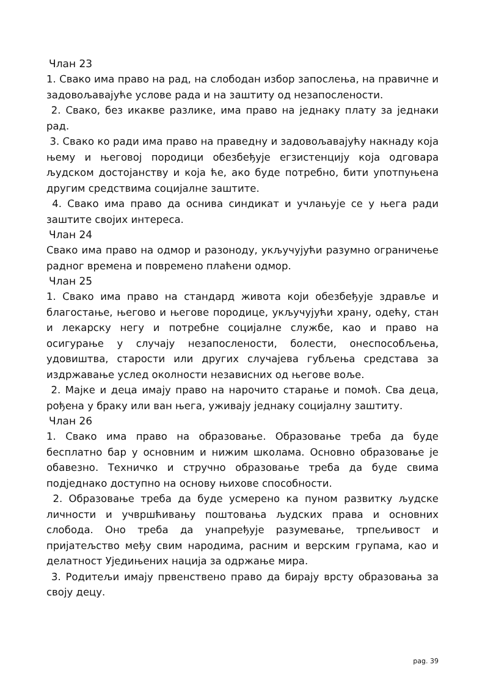Члан 23
1. Свако има право на рад, на слободан избор запослења, на правичне и задовољавајуће услове рада и на заштиту од незапослености.
2. Свако, без икакве разлике, има право на једнаку плату за једнаки рад.
3. Свако ко ради има право на праведну и задовољавајућу накнаду која њему и његовој породици обезбеђује егзистенцију која одговара људском достојанству и која ће, ако буде потребно, бити употпуњена другим средствима социјалне заштите.
4. Свако има право да оснива синдикат и учлањује се у њега ради заштите својих интереса.
Члан 24
Свако има право на одмор и разоноду, укључујући разумно ограничење радног времена и повремено плаћени одмор.
Члан 25
1. Свако има право на стандард живота који обезбеђује здравље и благостање, његово и његове породице, укључујући храну, одећу, стан и лекарску негу и потребне социјалне службе, као и право на осигурање у случају незапослености, болести, онеспособљења, удовиштва, старости или других случајева губљења средстава за издржавање услед околности независних од његове воље.
2. Мајке и деца имају право на нарочито старање и помоћ. Сва деца, рођена у браку или ван њега, уживају једнаку социјалну заштиту.
Члан 26
1. Свако има право на образовање. Образовање треба да буде бесплатно бар у основним и нижим школама. Основно образовање је обавезно. Техничко и стручно образовање треба да буде свима подједнако доступно на основу њихове способности.
2. Образовање треба да буде усмерено ка пуном развитку људске личности и учвршћивању поштовања људских права и основних слобода. Оно треба да унапређује разумевање, трпељивост и пријатељство међу свим народима, расним и верским групама, као и делатност Уједињених нација за одржање мира.
3. Родитељи имају првенствено право да бирају врсту образовања за своју децу.
pag. 39